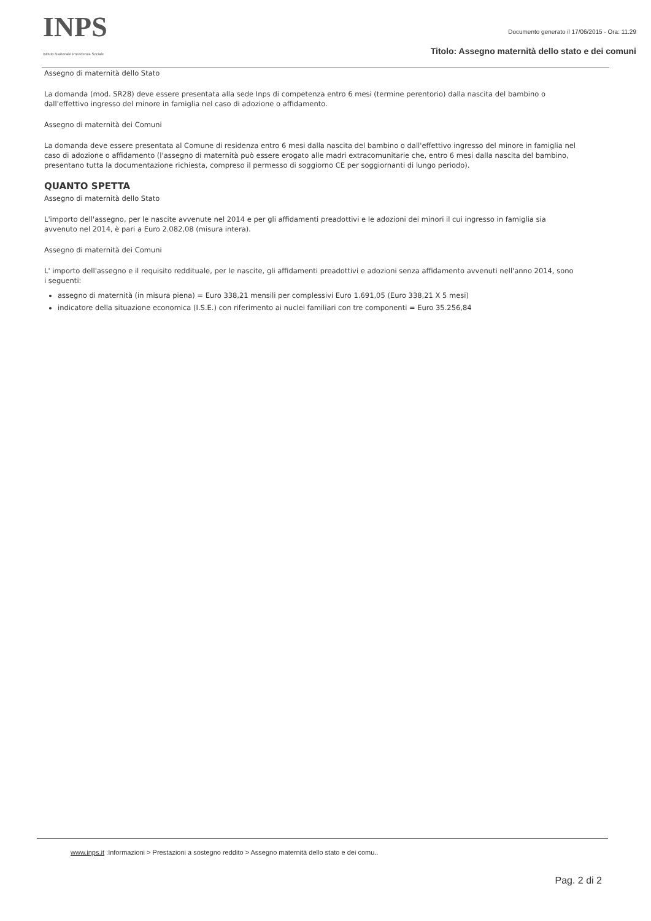INPS
Istituto Nazionale Previdenza Sociale
Documento generato il 17/06/2015 - Ora: 11.29
Titolo: Assegno maternità dello stato e dei comuni
Assegno di maternità dello Stato
La domanda (mod. SR28) deve essere presentata alla sede Inps di competenza entro 6 mesi (termine perentorio) dalla nascita del bambino o dall'effettivo ingresso del minore in famiglia nel caso di adozione o affidamento.
Assegno di maternità dei Comuni
La domanda deve essere presentata al Comune di residenza entro 6 mesi dalla nascita del bambino o dall'effettivo ingresso del minore in famiglia nel caso di adozione o affidamento (l'assegno di maternità può essere erogato alle madri extracomunitarie che, entro 6 mesi dalla nascita del bambino, presentano tutta la documentazione richiesta, compreso il permesso di soggiorno CE per soggiornanti di lungo periodo).
QUANTO SPETTA
Assegno di maternità dello Stato
L'importo dell'assegno, per le nascite avvenute nel 2014 e per gli affidamenti preadottivi e le adozioni dei minori il cui ingresso in famiglia sia avvenuto nel 2014, è pari a Euro 2.082,08 (misura intera).
Assegno di maternità dei Comuni
L' importo dell'assegno e il requisito reddituale, per le nascite, gli affidamenti preadottivi e adozioni senza affidamento avvenuti nell'anno 2014, sono i seguenti:
assegno di maternità (in misura piena) = Euro 338,21 mensili per complessivi Euro 1.691,05 (Euro 338,21 X 5 mesi)
indicatore della situazione economica (I.S.E.) con riferimento ai nuclei familiari con tre componenti = Euro 35.256,84
www.inps.it :Informazioni > Prestazioni a sostegno reddito > Assegno maternità dello stato e dei comu..
Pag. 2 di 2